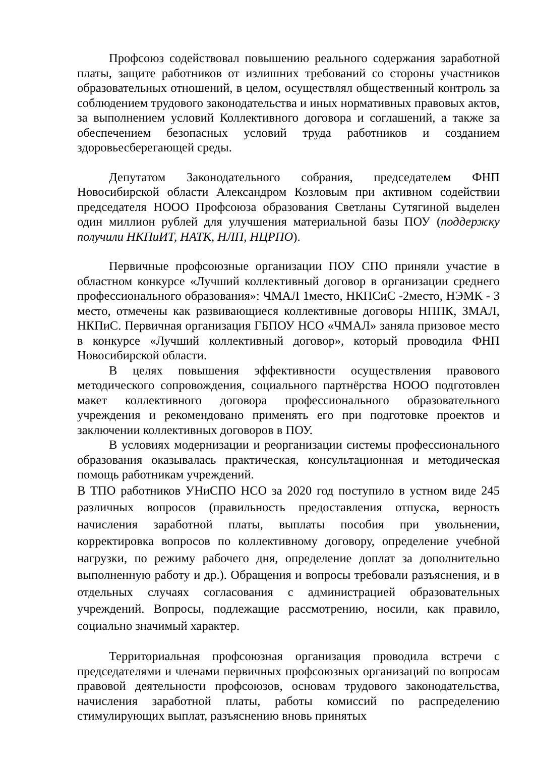Профсоюз содействовал повышению реального содержания заработной платы, защите работников от излишних требований со стороны участников образовательных отношений, в целом, осуществлял общественный контроль за соблюдением трудового законодательства и иных нормативных правовых актов, за выполнением условий Коллективного договора и соглашений, а также за обеспечением безопасных условий труда работников и созданием здоровьесберегающей среды.
Депутатом Законодательного собрания, председателем ФНП Новосибирской области Александром Козловым при активном содействии председателя НООО Профсоюза образования Светланы Сутягиной выделен один миллион рублей для улучшения материальной базы ПОУ (поддержку получили НКПиИТ, НАТК, НЛП, НЦРПО).
Первичные профсоюзные организации ПОУ СПО приняли участие в областном конкурсе «Лучший коллективный договор в организации среднего профессионального образования»: ЧМАЛ 1место, НКПСиС -2место, НЭМК - 3 место, отмечены как развивающиеся коллективные договоры НППК, ЗМАЛ, НКПиС. Первичная организация ГБПОУ НСО «ЧМАЛ» заняла призовое место в конкурсе «Лучший коллективный договор», который проводила ФНП Новосибирской области.
В целях повышения эффективности осуществления правового методического сопровождения, социального партнёрства НООО подготовлен макет коллективного договора профессионального образовательного учреждения и рекомендовано применять его при подготовке проектов и заключении коллективных договоров в ПОУ.
В условиях модернизации и реорганизации системы профессионального образования оказывалась практическая, консультационная и методическая помощь работникам учреждений.
В ТПО работников УНиСПО НСО за 2020 год поступило в устном виде 245 различных вопросов (правильность предоставления отпуска, верность начисления заработной платы, выплаты пособия при увольнении, корректировка вопросов по коллективному договору, определение учебной нагрузки, по режиму рабочего дня, определение доплат за дополнительно выполненную работу и др.). Обращения и вопросы требовали разъяснения, и в отдельных случаях согласования с администрацией образовательных учреждений. Вопросы, подлежащие рассмотрению, носили, как правило, социально значимый характер.
Территориальная профсоюзная организация проводила встречи с председателями и членами первичных профсоюзных организаций по вопросам правовой деятельности профсоюзов, основам трудового законодательства, начисления заработной платы, работы комиссий по распределению стимулирующих выплат, разъяснению вновь принятых